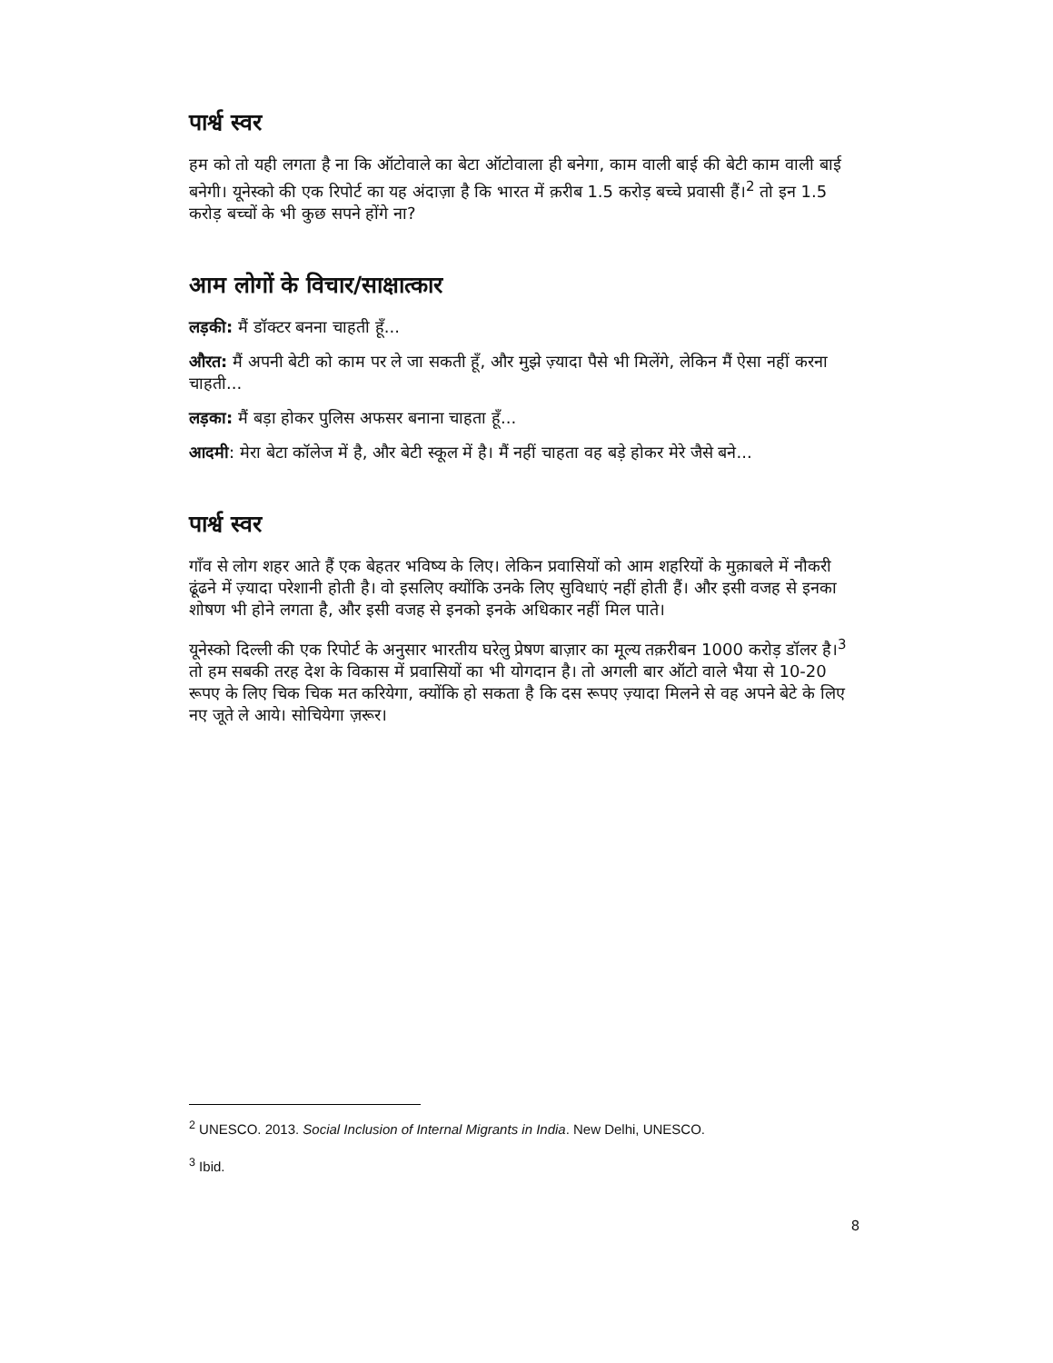पार्श्व स्वर
हम को तो यही लगता है ना कि ऑटोवाले का बेटा ऑटोवाला ही बनेगा, काम वाली बाई की बेटी काम वाली बाई बनेगी। यूनेस्को की एक रिपोर्ट का यह अंदाज़ा है कि भारत में क़रीब 1.5 करोड़ बच्चे प्रवासी हैं।<sup>2</sup> तो इन 1.5 करोड़ बच्चों के भी कुछ सपने होंगे ना?
आम लोगों के विचार/साक्षात्कार
लड़की: मैं डॉक्टर बनना चाहती हूँ...
औरत: मैं अपनी बेटी को काम पर ले जा सकती हूँ, और मुझे ज़्यादा पैसे भी मिलेंगे, लेकिन मैं ऐसा नहीं करना चाहती...
लड़का: मैं बड़ा होकर पुलिस अफसर बनाना चाहता हूँ...
आदमी: मेरा बेटा कॉलेज में है, और बेटी स्कूल में है। मैं नहीं चाहता वह बड़े होकर मेरे जैसे बने...
पार्श्व स्वर
गाँव से लोग शहर आते हैं एक बेहतर भविष्य के लिए। लेकिन प्रवासियों को आम शहरियों के मुक़ाबले में नौकरी ढूंढने में ज़्यादा परेशानी होती है। वो इसलिए क्योंकि उनके लिए सुविधाएं नहीं होती हैं। और इसी वजह से इनका शोषण भी होने लगता है, और इसी वजह से इनको इनके अधिकार नहीं मिल पाते।
यूनेस्को दिल्ली की एक रिपोर्ट के अनुसार भारतीय घरेलु प्रेषण बाज़ार का मूल्य तक़रीबन 1000 करोड़ डॉलर है।<sup>3</sup> तो हम सबकी तरह देश के विकास में प्रवासियों का भी योगदान है। तो अगली बार ऑटो वाले भैया से 10-20 रूपए के लिए चिक चिक मत करियेगा, क्योंकि हो सकता है कि दस रूपए ज़्यादा मिलने से वह अपने बेटे के लिए नए जूते ले आये। सोचियेगा ज़रूर।
<sup>2</sup> UNESCO. 2013. Social Inclusion of Internal Migrants in India. New Delhi, UNESCO.
<sup>3</sup> Ibid.
8